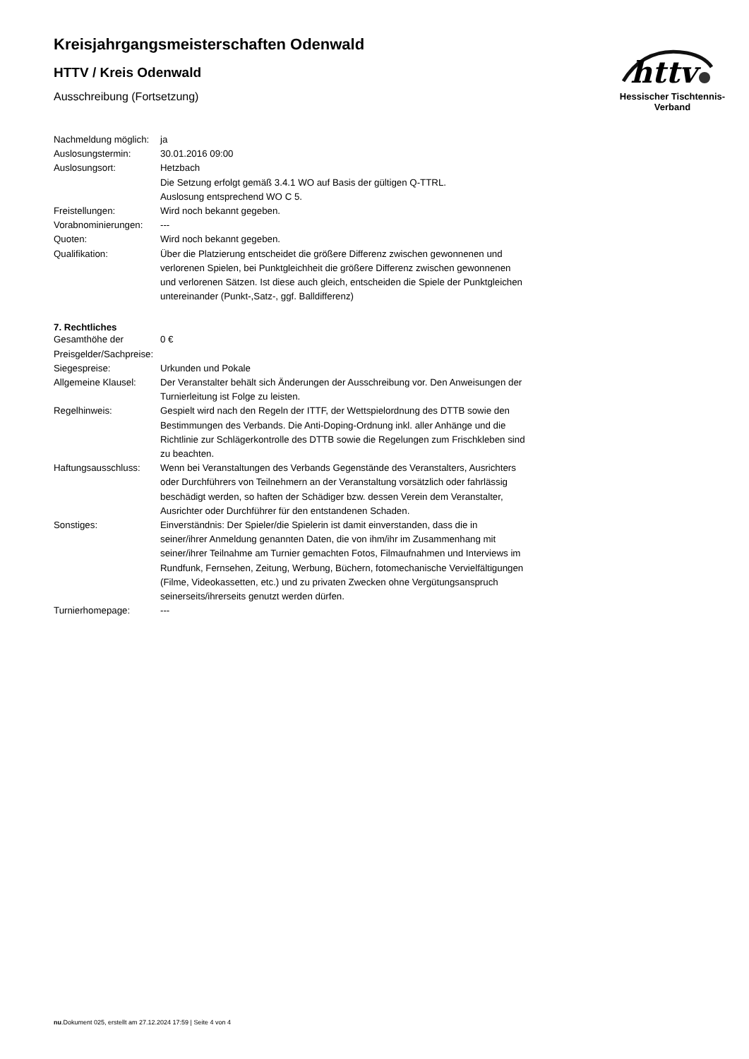httv
Hessischer Tischtennis-Verband
Kreisjahrgangsmeisterschaften Odenwald
HTTV / Kreis Odenwald
Ausschreibung (Fortsetzung)
| Nachmeldung möglich: | ja |
| Auslosungstermin: | 30.01.2016 09:00 |
| Auslosungsort: | Hetzbach |
| | Die Setzung erfolgt gemäß 3.4.1 WO auf Basis der gültigen Q-TTRL. Auslosung entsprechend WO C 5. |
| Freistellungen: | Wird noch bekannt gegeben. |
| Vorabnominierungen: | --- |
| Quoten: | Wird noch bekannt gegeben. |
| Qualifikation: | Über die Platzierung entscheidet die größere Differenz zwischen gewonnenen und verlorenen Spielen, bei Punktgleichheit die größere Differenz zwischen gewonnenen und verlorenen Sätzen. Ist diese auch gleich, entscheiden die Spiele der Punktgleichen untereinander (Punkt-,Satz-, ggf. Balldifferenz) |
7. Rechtliches
| Gesamthöhe der Preisgelder/Sachpreise: | 0 € |
| Siegespreise: | Urkunden und Pokale |
| Allgemeine Klausel: | Der Veranstalter behält sich Änderungen der Ausschreibung vor. Den Anweisungen der Turnierleitung ist Folge zu leisten. |
| Regelhinweis: | Gespielt wird nach den Regeln der ITTF, der Wettspielordnung des DTTB sowie den Bestimmungen des Verbands. Die Anti-Doping-Ordnung inkl. aller Anhänge und die Richtlinie zur Schlägerkontrolle des DTTB sowie die Regelungen zum Frischkleben sind zu beachten. |
| Haftungsausschluss: | Wenn bei Veranstaltungen des Verbands Gegenstände des Veranstalters, Ausrichters oder Durchführers von Teilnehmern an der Veranstaltung vorsätzlich oder fahrlässig beschädigt werden, so haften der Schädiger bzw. dessen Verein dem Veranstalter, Ausrichter oder Durchführer für den entstandenen Schaden. |
| Sonstiges: | Einverständnis: Der Spieler/die Spielerin ist damit einverstanden, dass die in seiner/ihrer Anmeldung genannten Daten, die von ihm/ihr im Zusammenhang mit seiner/ihrer Teilnahme am Turnier gemachten Fotos, Filmaufnahmen und Interviews im Rundfunk, Fernsehen, Zeitung, Werbung, Büchern, fotomechanische Vervielfältigungen (Filme, Videokassetten, etc.) und zu privaten Zwecken ohne Vergütungsanspruch seinerseits/ihrerseits genutzt werden dürfen. |
| Turnierhomepage: | --- |
nu.Dokument 025, erstellt am 27.12.2024 17:59 | Seite 4 von 4